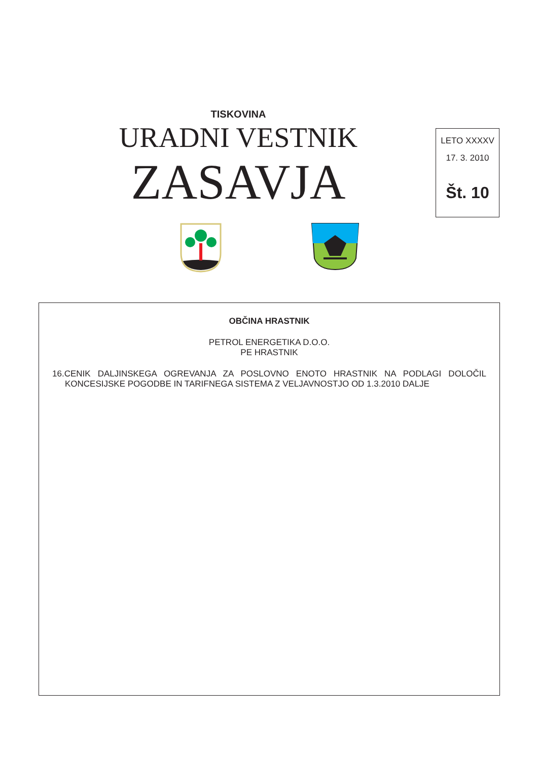TISKOVINA
URADNI VESTNIK
ZASAVJA
LETO XXXXV
17. 3. 2010
Št. 10
OBČINA HRASTNIK
PETROL ENERGETIKA D.O.O.
PE HRASTNIK
16.CENIK DALJINSKEGA OGREVANJA ZA POSLOVNO ENOTO HRASTNIK NA PODLAGI DOLOČIL KONCESIJSKE POGODBE IN TARIFNEGA SISTEMA Z VELJAVNOSTJO OD 1.3.2010 DALJE